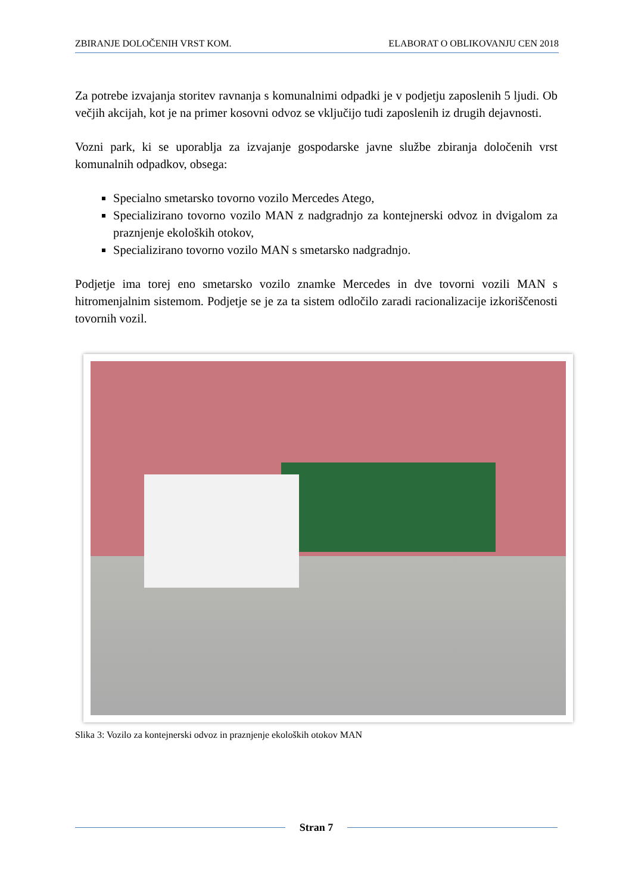ZBIRANJE DOLOČENIH VRST KOM. ELABORAT O OBLIKOVANJU CEN 2018
Za potrebe izvajanja storitev ravnanja s komunalnimi odpadki je v podjetju zaposlenih 5 ljudi. Ob večjih akcijah, kot je na primer kosovni odvoz se vključijo tudi zaposlenih iz drugih dejavnosti.
Vozni park, ki se uporablja za izvajanje gospodarske javne službe zbiranja določenih vrst komunalnih odpadkov, obsega:
Specialno smetarsko tovorno vozilo Mercedes Atego,
Specializirano tovorno vozilo MAN z nadgradnjo za kontejnerski odvoz in dvigalom za praznjenje ekoloških otokov,
Specializirano tovorno vozilo MAN s smetarsko nadgradnjo.
Podjetje ima torej eno smetarsko vozilo znamke Mercedes in dve tovorni vozili MAN s hitromenjalnim sistemom. Podjetje se je za ta sistem odločilo zaradi racionalizacije izkoriščenosti tovornih vozil.
Slika 3: Vozilo za kontejnerski odvoz in praznjenje ekoloških otokov MAN
Stran 7